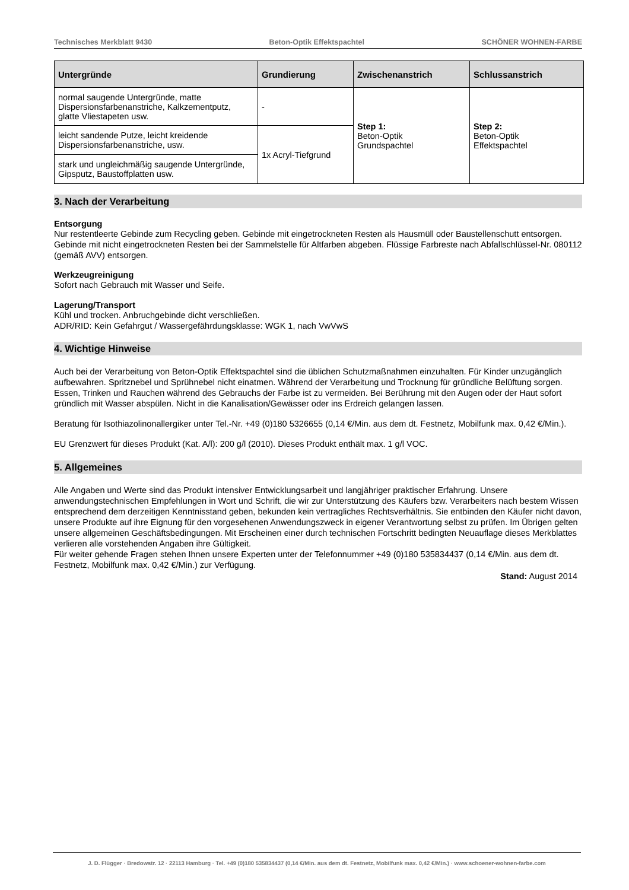Technisches Merkblatt 9430 Beton-Optik Effektspachtel SCHÖNER WOHNEN-FARBE
| Untergründe | Grundierung | Zwischenanstrich | Schlussanstrich |
| --- | --- | --- | --- |
| normal saugende Untergründe, matte Dispersionsfarbenanstriche, Kalkzementputz, glatte Vliestapeten usw. | - | Step 1: Beton-Optik Grundspachtel | Step 2: Beton-Optik Effektspachtel |
| leicht sandende Putze, leicht kreidende Dispersionsfarbenanstriche, usw. | 1x Acryl-Tiefgrund | | |
| stark und ungleichmäßig saugende Untergründe, Gipsputz, Baustoffplatten usw. | | | |
3. Nach der Verarbeitung
Entsorgung
Nur restentleerte Gebinde zum Recycling geben. Gebinde mit eingetrockneten Resten als Hausmüll oder Baustellenschutt entsorgen. Gebinde mit nicht eingetrockneten Resten bei der Sammelstelle für Altfarben abgeben. Flüssige Farbreste nach Abfallschlüssel-Nr. 080112 (gemäß AVV) entsorgen.
Werkzeugreinigung
Sofort nach Gebrauch mit Wasser und Seife.
Lagerung/Transport
Kühl und trocken. Anbruchgebinde dicht verschließen.
ADR/RID: Kein Gefahrgut / Wassergefährdungsklasse: WGK 1, nach VwVwS
4. Wichtige Hinweise
Auch bei der Verarbeitung von Beton-Optik Effektspachtel sind die üblichen Schutzmaßnahmen einzuhalten. Für Kinder unzugänglich aufbewahren. Spritznebel und Sprühnebel nicht einatmen. Während der Verarbeitung und Trocknung für gründliche Belüftung sorgen. Essen, Trinken und Rauchen während des Gebrauchs der Farbe ist zu vermeiden. Bei Berührung mit den Augen oder der Haut sofort gründlich mit Wasser abspülen. Nicht in die Kanalisation/Gewässer oder ins Erdreich gelangen lassen.
Beratung für Isothiazolinonallergiker unter Tel.-Nr. +49 (0)180 5326655 (0,14 €/Min. aus dem dt. Festnetz, Mobilfunk max. 0,42 €/Min.).
EU Grenzwert für dieses Produkt (Kat. A/l): 200 g/l (2010). Dieses Produkt enthält max. 1 g/l VOC.
5. Allgemeines
Alle Angaben und Werte sind das Produkt intensiver Entwicklungsarbeit und langjähriger praktischer Erfahrung. Unsere anwendungstechnischen Empfehlungen in Wort und Schrift, die wir zur Unterstützung des Käufers bzw. Verarbeiters nach bestem Wissen entsprechend dem derzeitigen Kenntnisstand geben, bekunden kein vertragliches Rechtsverhältnis. Sie entbinden den Käufer nicht davon, unsere Produkte auf ihre Eignung für den vorgesehenen Anwendungszweck in eigener Verantwortung selbst zu prüfen. Im Übrigen gelten unsere allgemeinen Geschäftsbedingungen. Mit Erscheinen einer durch technischen Fortschritt bedingten Neuauflage dieses Merkblattes verlieren alle vorstehenden Angaben ihre Gültigkeit.
Für weiter gehende Fragen stehen Ihnen unsere Experten unter der Telefonnummer +49 (0)180 535834437 (0,14 €/Min. aus dem dt. Festnetz, Mobilfunk max. 0,42 €/Min.) zur Verfügung.
Stand: August 2014
J. D. Flügger · Bredowstr. 12 · 22113 Hamburg · Tel. +49 (0)180 535834437 (0,14 €/Min. aus dem dt. Festnetz, Mobilfunk max. 0,42 €/Min.) · www.schoener-wohnen-farbe.com